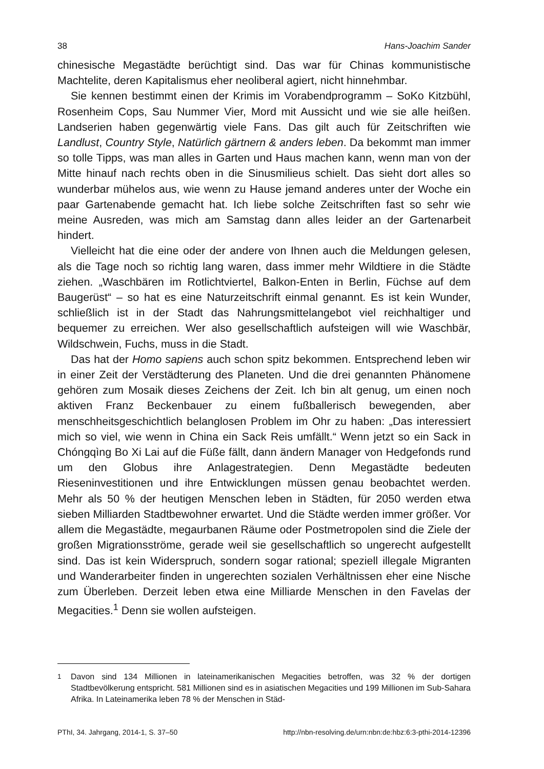38 Hans-Joachim Sander
chinesische Megastädte berüchtigt sind. Das war für Chinas kommunistische Machtelite, deren Kapitalismus eher neoliberal agiert, nicht hinnehmbar.
Sie kennen bestimmt einen der Krimis im Vorabendprogramm – SoKo Kitzbühl, Rosenheim Cops, Sau Nummer Vier, Mord mit Aussicht und wie sie alle heißen. Landserien haben gegenwärtig viele Fans. Das gilt auch für Zeitschriften wie Landlust, Country Style, Natürlich gärtnern & anders leben. Da bekommt man immer so tolle Tipps, was man alles in Garten und Haus machen kann, wenn man von der Mitte hinauf nach rechts oben in die Sinusmilieus schielt. Das sieht dort alles so wunderbar mühelos aus, wie wenn zu Hause jemand anderes unter der Woche ein paar Gartenabende gemacht hat. Ich liebe solche Zeitschriften fast so sehr wie meine Ausreden, was mich am Samstag dann alles leider an der Gartenarbeit hindert.
Vielleicht hat die eine oder der andere von Ihnen auch die Meldungen gelesen, als die Tage noch so richtig lang waren, dass immer mehr Wildtiere in die Städte ziehen. „Waschbären im Rotlichtviertel, Balkon-Enten in Berlin, Füchse auf dem Baugerüst“ – so hat es eine Naturzeitschrift einmal genannt. Es ist kein Wunder, schließlich ist in der Stadt das Nahrungsmittelangebot viel reichhaltiger und bequemer zu erreichen. Wer also gesellschaftlich aufsteigen will wie Waschbär, Wildschwein, Fuchs, muss in die Stadt.
Das hat der Homo sapiens auch schon spitz bekommen. Entsprechend leben wir in einer Zeit der Verstädterung des Planeten. Und die drei genannten Phänomene gehören zum Mosaik dieses Zeichens der Zeit. Ich bin alt genug, um einen noch aktiven Franz Beckenbauer zu einem fußballerisch bewegenden, aber menschheitsgeschichtlich belanglosen Problem im Ohr zu haben: „Das interessiert mich so viel, wie wenn in China ein Sack Reis umfällt.“ Wenn jetzt so ein Sack in Chóngqìng Bo Xi Lai auf die Füße fällt, dann ändern Manager von Hedgefonds rund um den Globus ihre Anlagestrategien. Denn Megastädte bedeuten Rieseninvestitionen und ihre Entwicklungen müssen genau beobachtet werden. Mehr als 50 % der heutigen Menschen leben in Städten, für 2050 werden etwa sieben Milliarden Stadtbewohner erwartet. Und die Städte werden immer größer. Vor allem die Megastädte, megaurbanen Räume oder Postmetropolen sind die Ziele der großen Migrationsströme, gerade weil sie gesellschaftlich so ungerecht aufgestellt sind. Das ist kein Widerspruch, sondern sogar rational; speziell illegale Migranten und Wanderarbeiter finden in ungerechten sozialen Verhältnissen eher eine Nische zum Überleben. Derzeit leben etwa eine Milliarde Menschen in den Favelas der Megacities.<sup>1</sup> Denn sie wollen aufsteigen.
<sup>1</sup> Davon sind 134 Millionen in lateinamerikanischen Megacities betroffen, was 32 % der dortigen Stadtbevölkerung entspricht. 581 Millionen sind es in asiatischen Megacities und 199 Millionen im Sub-Sahara Afrika. In Lateinamerika leben 78 % der Menschen in Städ-
PThI, 34. Jahrgang, 2014-1, S. 37–50 http://nbn-resolving.de/urn:nbn:de:hbz:6:3-pthi-2014-12396